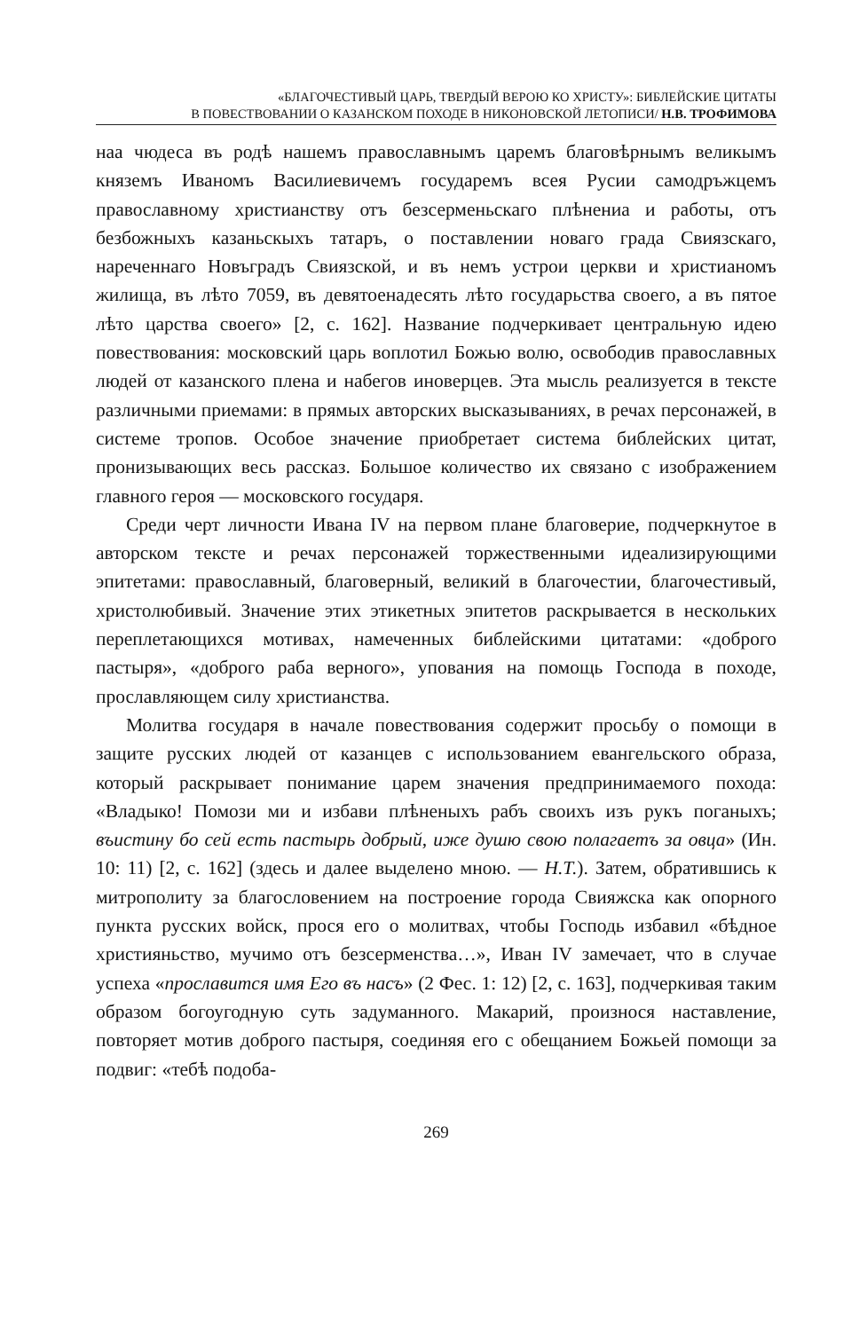«БЛАГОЧЕСТИВЫЙ ЦАРЬ, ТВЕРДЫЙ ВЕРОЮ КО ХРИСТУ»: БИБЛЕЙСКИЕ ЦИТАТЫ
В ПОВЕСТВОВАНИИ О КАЗАНСКОМ ПОХОДЕ В НИКОНОВСКОЙ ЛЕТОПИСИ/ Н.В. ТРОФИМОВА
наа чюдеса въ родѣ нашемъ православнымъ царемъ благовѣрнымъ великымъ княземъ Иваномъ Василиевичемъ государемъ всея Русии самодръжцемъ православному христианству отъ безсерменьскаго плѣнениа и работы, отъ безбожныхъ казаньскыхъ татаръ, о поставлении новаго града Свиязскаго, нареченнаго Новъградъ Свиязской, и въ немъ устрои церкви и христианомъ жилища, въ лѣто 7059, въ девятоенадесять лѣто государьства своего, а въ пятое лѣто царства своего» [2, с. 162]. Название подчеркивает центральную идею повествования: московский царь воплотил Божью волю, освободив православных людей от казанского плена и набегов иноверцев. Эта мысль реализуется в тексте различными приемами: в прямых авторских высказываниях, в речах персонажей, в системе тропов. Особое значение приобретает система библейских цитат, пронизывающих весь рассказ. Большое количество их связано с изображением главного героя — московского государя.
Среди черт личности Ивана IV на первом плане благоверие, подчеркнутое в авторском тексте и речах персонажей торжественными идеализирующими эпитетами: православный, благоверный, великий в благочестии, благочестивый, христолюбивый. Значение этих этикетных эпитетов раскрывается в нескольких переплетающихся мотивах, намеченных библейскими цитатами: «доброго пастыря», «доброго раба верного», упования на помощь Господа в походе, прославляющем силу христианства.
Молитва государя в начале повествования содержит просьбу о помощи в защите русских людей от казанцев с использованием евангельского образа, который раскрывает понимание царем значения предпринимаемого похода: «Владыко! Помози ми и избави плѣненыхъ рабъ своихъ изъ рукъ поганыхъ; въистину бо сей есть пастырь добрый, иже душю свою полагаетъ за овца» (Ин. 10: 11) [2, с. 162] (здесь и далее выделено мною. — Н.Т.). Затем, обратившись к митрополиту за благословением на построение города Свияжска как опорного пункта русских войск, прося его о молитвах, чтобы Господь избавил «бѣдное християньство, мучимо отъ безсерменства…», Иван IV замечает, что в случае успеха «прославится имя Его въ насъ» (2 Фес. 1: 12) [2, с. 163], подчеркивая таким образом богоугодную суть задуманного. Макарий, произнося наставление, повторяет мотив доброго пастыря, соединяя его с обещанием Божьей помощи за подвиг: «тебѣ подоба-
269